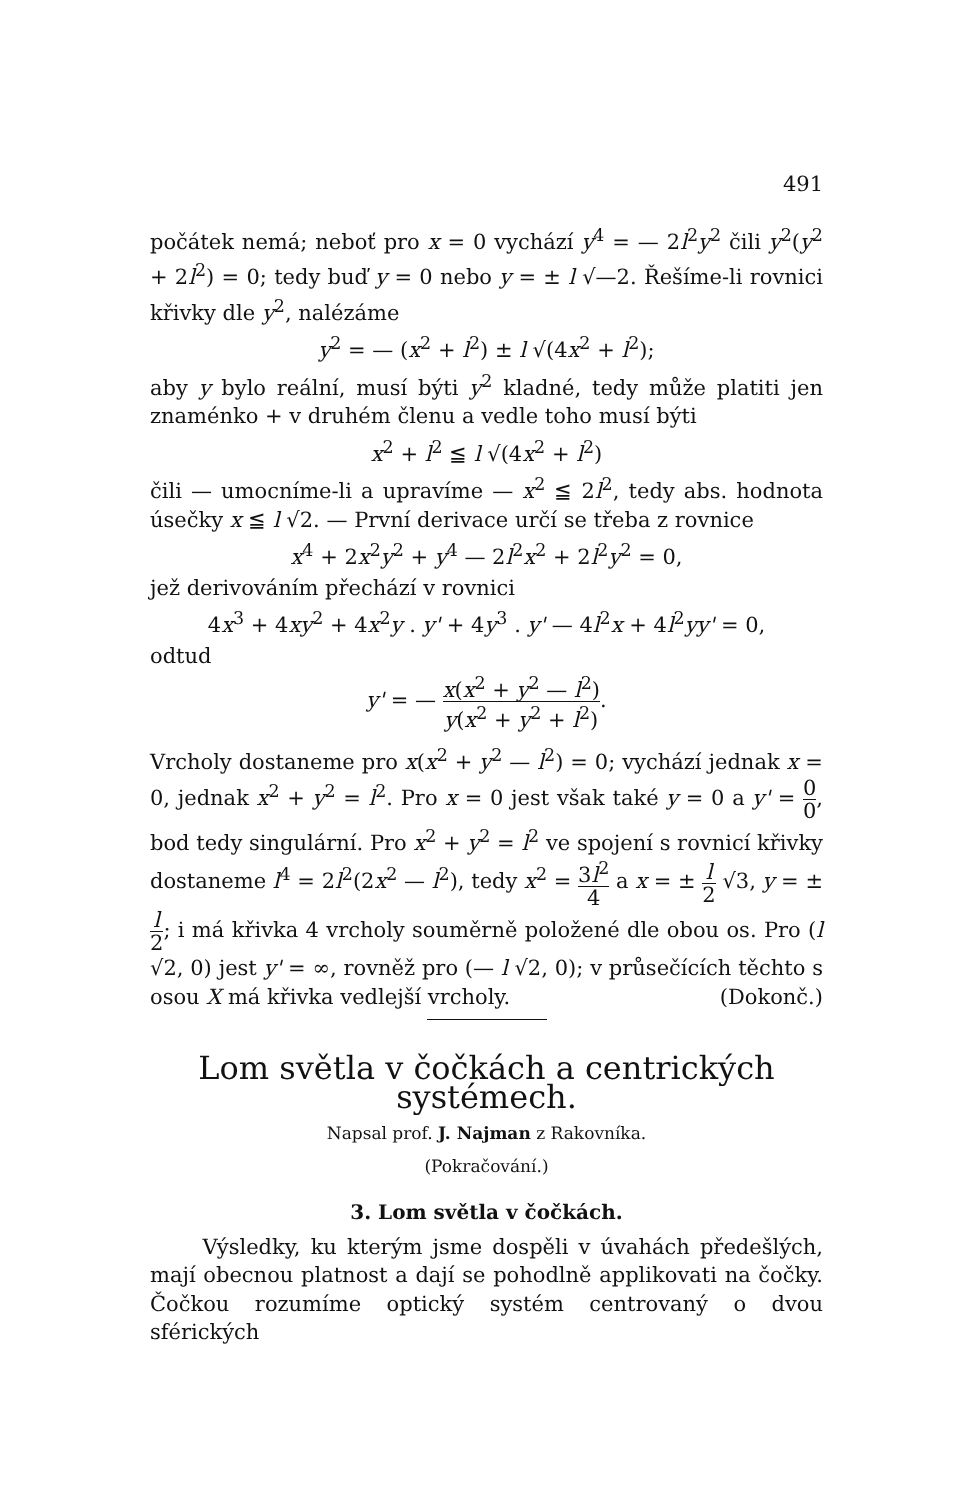491
počátek nemá; neboť pro x = 0 vychází y<sup>4</sup> = — 2l<sup>2</sup>y<sup>2</sup> čili y<sup>2</sup>(y<sup>2</sup> + 2l<sup>2</sup>) = 0; tedy buď y = 0 nebo y = ± l √—2. Řešíme-li rovnici křivky dle y<sup>2</sup>, nalézáme
y<sup>2</sup> = — (x<sup>2</sup> + l<sup>2</sup>) ± l √(4x<sup>2</sup> + l<sup>2</sup>);
aby y bylo reální, musí býti y<sup>2</sup> kladné, tedy může platiti jen znaménko + v druhém členu a vedle toho musí býti
x<sup>2</sup> + l<sup>2</sup> ≦ l √(4x<sup>2</sup> + l<sup>2</sup>)
čili — umocníme-li a upravíme — x<sup>2</sup> ≦ 2l<sup>2</sup>, tedy abs. hodnota úsečky x ≦ l √2. — První derivace určí se třeba z rovnice
x<sup>4</sup> + 2x<sup>2</sup>y<sup>2</sup> + y<sup>4</sup> — 2l<sup>2</sup>x<sup>2</sup> + 2l<sup>2</sup>y<sup>2</sup> = 0,
jež derivováním přechází v rovnici
4x<sup>3</sup> + 4xy<sup>2</sup> + 4x<sup>2</sup>y . y' + 4y<sup>3</sup> . y' — 4l<sup>2</sup>x + 4l<sup>2</sup>yy' = 0,
odtud
y' = — x(x<sup>2</sup> + y<sup>2</sup> — l<sup>2</sup>) y(x<sup>2</sup> + y<sup>2</sup> + l<sup>2</sup>).
Vrcholy dostaneme pro x(x<sup>2</sup> + y<sup>2</sup> — l<sup>2</sup>) = 0; vychází jednak x = 0, jednak x<sup>2</sup> + y<sup>2</sup> = l<sup>2</sup>. Pro x = 0 jest však také y = 0 a y' = 0 0, bod tedy singulární. Pro x<sup>2</sup> + y<sup>2</sup> = l<sup>2</sup> ve spojení s rovnicí křivky dostaneme l<sup>4</sup> = 2l<sup>2</sup>(2x<sup>2</sup> — l<sup>2</sup>), tedy x<sup>2</sup> = 3l<sup>2</sup> 4 a x = ± l 2 √3, y = ± l 2; i má křivka 4 vrcholy souměrně položené dle obou os. Pro (l √2, 0) jest y' = ∞, rovněž pro (— l √2, 0); v průsečících těchto s osou X má křivka vedlejší vrcholy. (Dokonč.)
Lom světla v čočkách a centrických systémech.
Napsal prof. J. Najman z Rakovníka.
(Pokračování.)
3. Lom světla v čočkách.
Výsledky, ku kterým jsme dospěli v úvahách předešlých, mají obecnou platnost a dají se pohodlně applikovati na čočky. Čočkou rozumíme optický systém centrovaný o dvou sférických